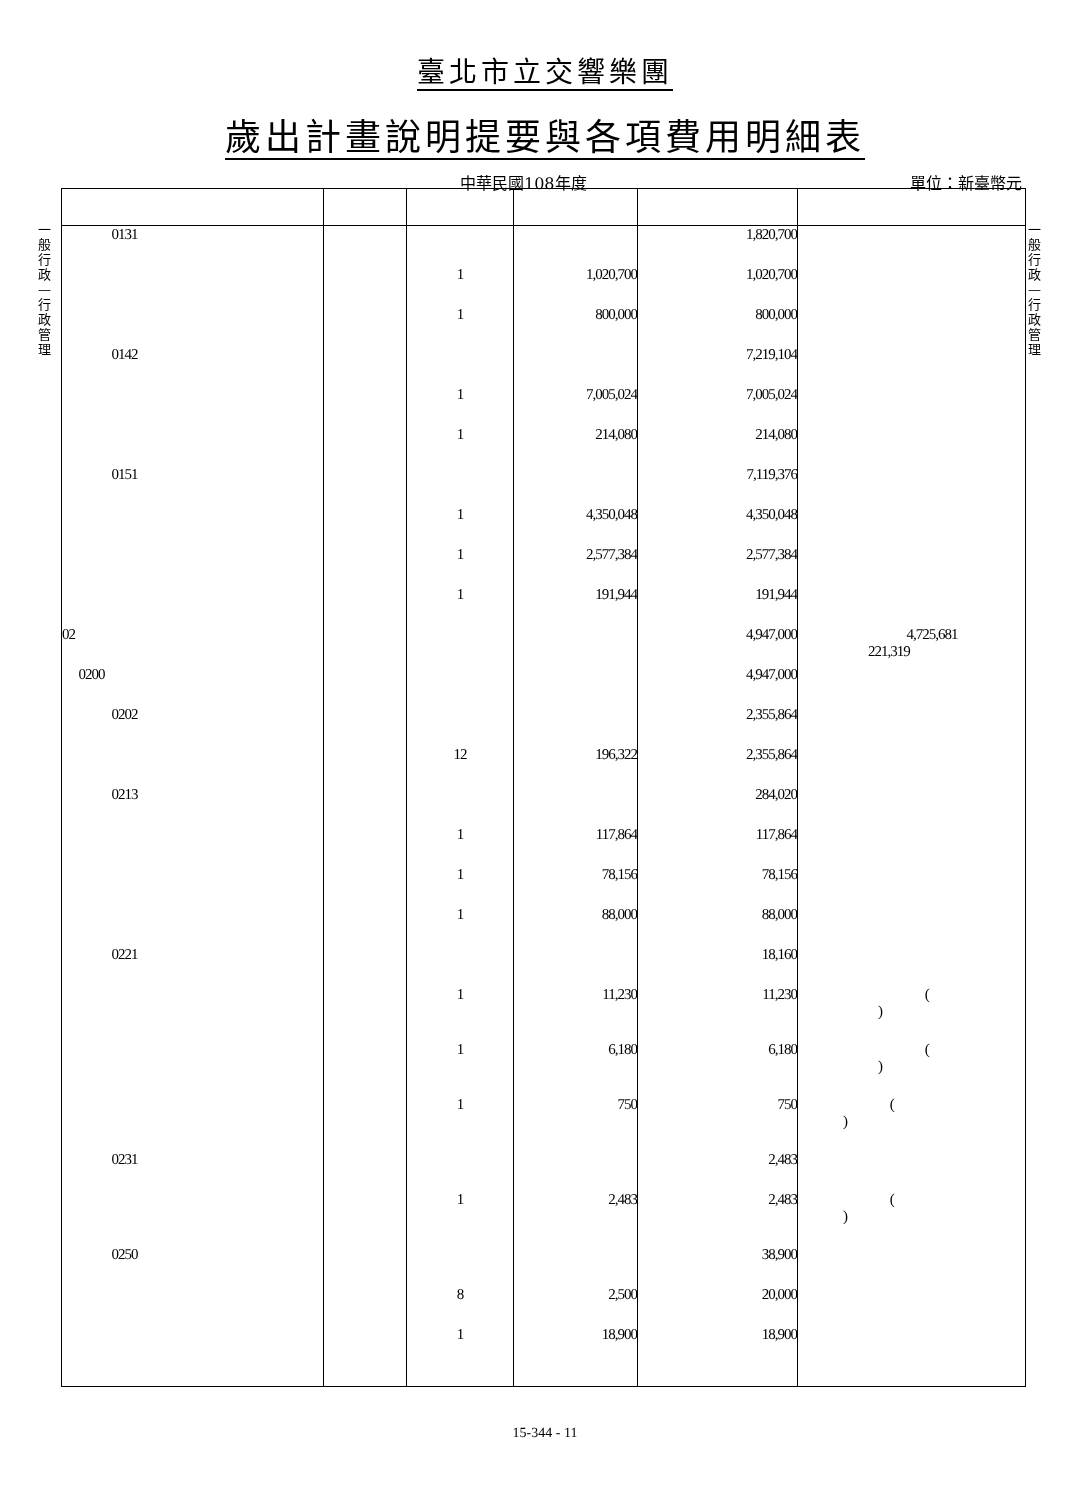臺北市立交響樂團
歲出計畫說明提要與各項費用明細表
中華民國108年度 單位：新臺幣元
一般行政—行政管理
一般行政—行政管理
| 0131 | | | | 1,820,700 | |
| | | 1 | 1,020,700 | 1,020,700 | |
| | | 1 | 800,000 | 800,000 | |
| 0142 | | | | 7,219,104 | |
| | | 1 | 7,005,024 | 7,005,024 | |
| | | 1 | 214,080 | 214,080 | |
| 0151 | | | | 7,119,376 | |
| | | 1 | 4,350,048 | 4,350,048 | |
| | | 1 | 2,577,384 | 2,577,384 | |
| | | 1 | 191,944 | 191,944 | |
| 02 | | | | 4,947,000 | 4,725,681 221,319 |
| 0200 | | | | 4,947,000 | |
| 0202 | | | | 2,355,864 | |
| | | 12 | 196,322 | 2,355,864 | |
| 0213 | | | | 284,020 | |
| | | 1 | 117,864 | 117,864 | |
| | | 1 | 78,156 | 78,156 | |
| | | 1 | 88,000 | 88,000 | |
| 0221 | | | | 18,160 | |
| | | 1 | 11,230 | 11,230 | ( ) |
| | | 1 | 6,180 | 6,180 | ( ) |
| | | 1 | 750 | 750 | ( ) |
| 0231 | | | | 2,483 | |
| | | 1 | 2,483 | 2,483 | ( ) |
| 0250 | | | | 38,900 | |
| | | 8 | 2,500 | 20,000 | |
| | | 1 | 18,900 | 18,900 | |
15-344 - 11